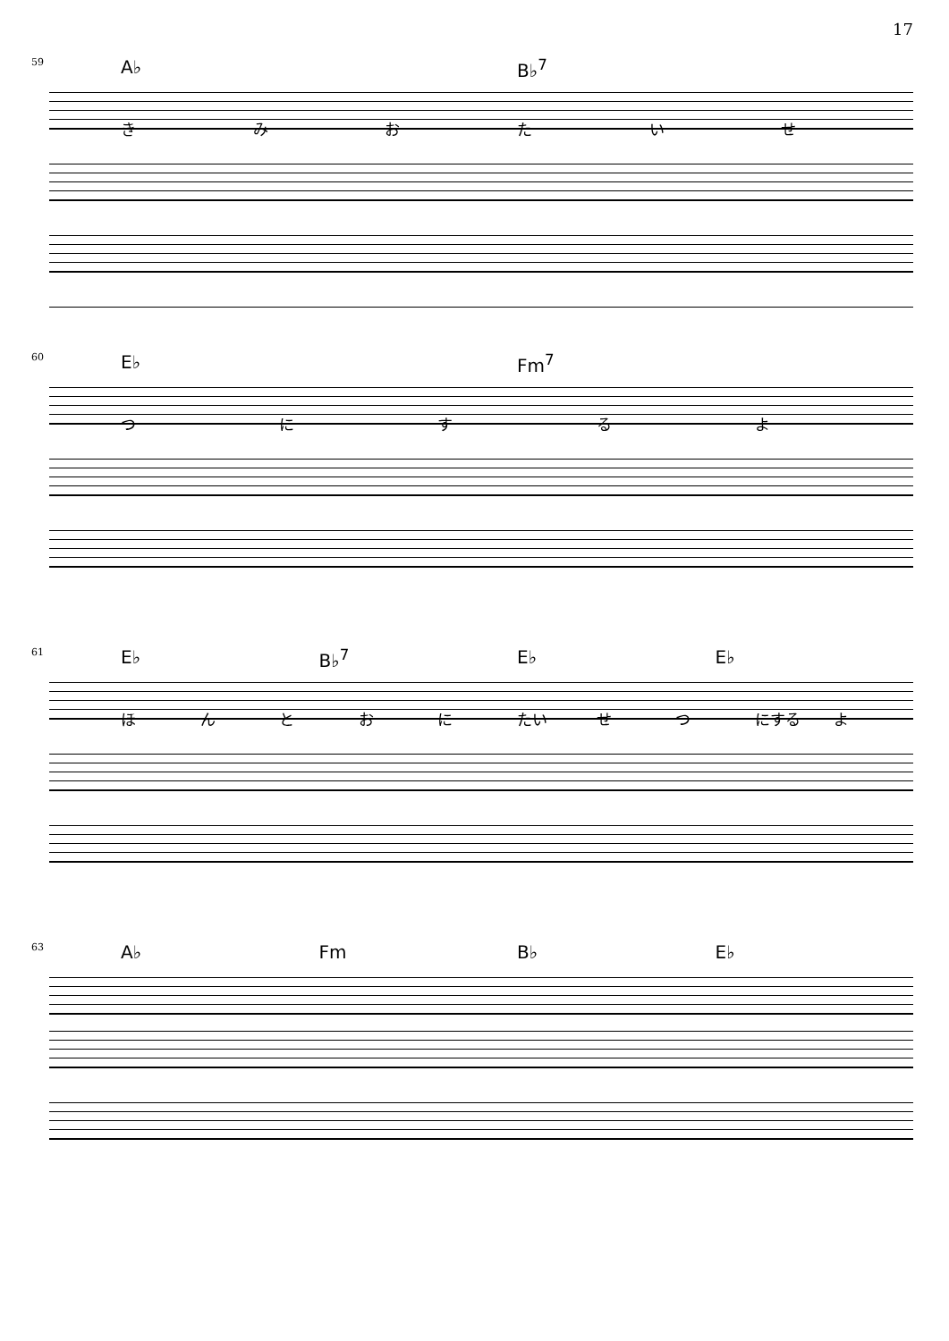17
59 A♭ B♭<sup>7</sup>
きみおたいせ
60 E♭ Fm<sup>7</sup>
つにするよ
61 E♭ B♭<sup>7</sup> E♭ E♭
ほんとおに たい せつ にする よ
63 A♭ Fm B♭ E♭